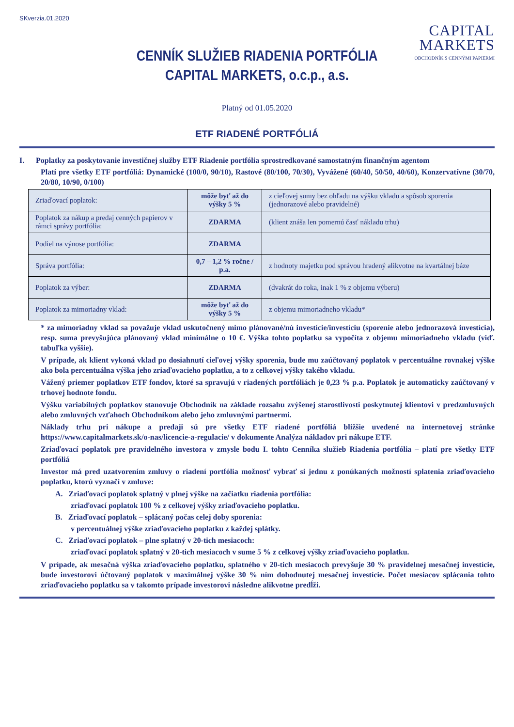SKverzia.01.2020
CAPITAL
MARKETS
OBCHODNÍK S CENNÝMI PAPIERMI
CENNÍK SLUŽIEB RIADENIA PORTFÓLIA
CAPITAL MARKETS, o.c.p., a.s.
Platný od 01.05.2020
ETF RIADENÉ PORTFÓLIÁ
I. Poplatky za poskytovanie investičnej služby ETF Riadenie portfólia sprostredkované samostatným finančným agentom
Platí pre všetky ETF portfóliá: Dynamické (100/0, 90/10), Rastové (80/100, 70/30), Vyvážené (60/40, 50/50, 40/60), Konzervatívne (30/70, 20/80, 10/90, 0/100)
| Zriaďovací poplatok: | môže byť až do výšky 5 % | z cieľovej sumy bez ohľadu na výšku vkladu a spôsob sporenia (jednorazové alebo pravidelné) |
| Poplatok za nákup a predaj cenných papierov v rámci správy portfólia: | ZDARMA | (klient znáša len pomernú časť nákladu trhu) |
| Podiel na výnose portfólia: | ZDARMA | |
| Správa portfólia: | 0,7 – 1,2 % ročne / p.a. | z hodnoty majetku pod správou hradený alikvotne na kvartálnej báze |
| Poplatok za výber: | ZDARMA | (dvakrát do roka, inak 1 % z objemu výberu) |
| Poplatok za mimoriadny vklad: | môže byť až do výšky 5 % | z objemu mimoriadneho vkladu* |
* za mimoriadny vklad sa považuje vklad uskutočnený mimo plánované/nú investície/investíciu (sporenie alebo jednorazová investícia), resp. suma prevyšujúca plánovaný vklad minimálne o 10 €. Výška tohto poplatku sa vypočíta z objemu mimoriadneho vkladu (viď. tabuľka vyššie).
V prípade, ak klient vykoná vklad po dosiahnutí cieľovej výšky sporenia, bude mu zaúčtovaný poplatok v percentuálne rovnakej výške ako bola percentuálna výška jeho zriaďovacieho poplatku, a to z celkovej výšky takého vkladu.
Vážený priemer poplatkov ETF fondov, ktoré sa spravujú v riadených portfóliách je 0,23 % p.a. Poplatok je automaticky zaúčtovaný v trhovej hodnote fondu.
Výšku variabilných poplatkov stanovuje Obchodník na základe rozsahu zvýšenej starostlivosti poskytnutej klientovi v predzmluvných alebo zmluvných vzťahoch Obchodníkom alebo jeho zmluvnými partnermi.
Náklady trhu pri nákupe a predaji sú pre všetky ETF riadené portfóliá bližšie uvedené na internetovej stránke https://www.capitalmarkets.sk/o-nas/licencie-a-regulacie/ v dokumente Analýza nákladov pri nákupe ETF.
Zriaďovací poplatok pre pravidelného investora v zmysle bodu I. tohto Cenníka služieb Riadenia portfólia – platí pre všetky ETF portfóliá
Investor má pred uzatvorením zmluvy o riadení portfólia možnosť vybrať si jednu z ponúkaných možností splatenia zriaďovacieho poplatku, ktorú vyznačí v zmluve:
A. Zriaďovací poplatok splatný v plnej výške na začiatku riadenia portfólia:
zriaďovací poplatok 100 % z celkovej výšky zriaďovacieho poplatku.
B. Zriaďovací poplatok – splácaný počas celej doby sporenia:
v percentuálnej výške zriaďovacieho poplatku z každej splátky.
C. Zriaďovací poplatok – plne splatný v 20-tich mesiacoch:
zriaďovací poplatok splatný v 20-tich mesiacoch v sume 5 % z celkovej výšky zriaďovacieho poplatku.
V prípade, ak mesačná výška zriaďovacieho poplatku, splatného v 20-tich mesiacoch prevyšuje 30 % pravidelnej mesačnej investície, bude investorovi účtovaný poplatok v maximálnej výške 30 % ním dohodnutej mesačnej investície. Počet mesiacov splácania tohto zriaďovacieho poplatku sa v takomto prípade investorovi následne alikvotne predĺži.